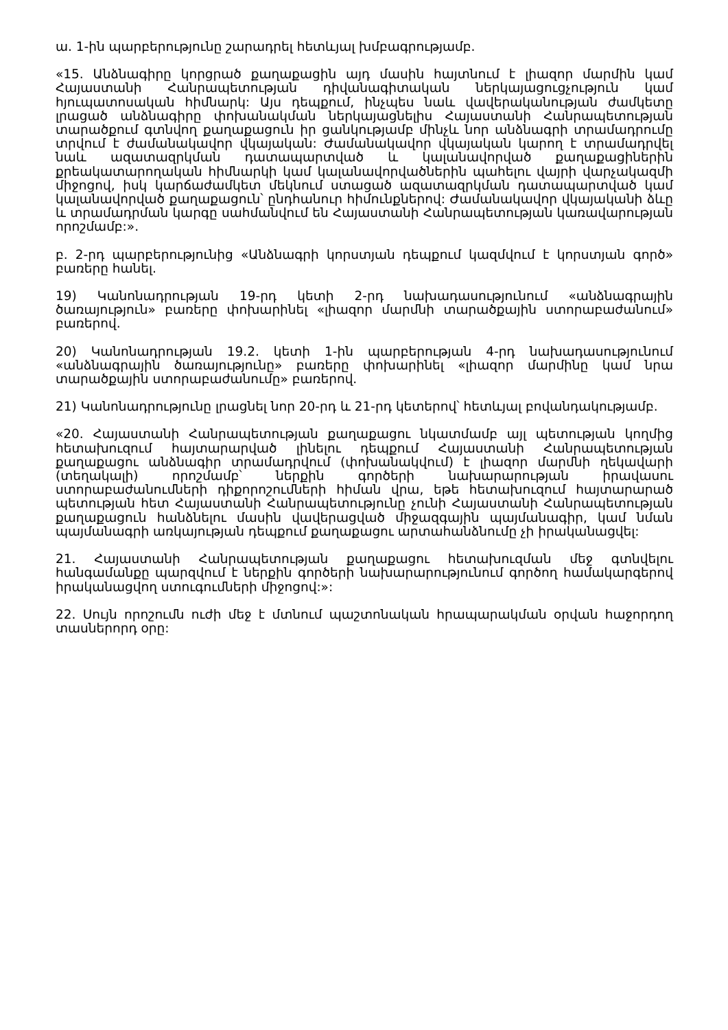ա. 1-ին պարբերությունը շարադրել հետևյալ խմբագրությամբ.
«15. Անձնագիրը կորցրած քաղաքացին այդ մասին հայտնում է լիազոր մարմին կամ Հայաստանի Հանրապետության դիվանագիտական ներկայացուցչություն կամ հյուպատոսական հիմնարկ: Այս դեպքում, ինչպես նաև վավերականության ժամկետը լրացած անձնագիրը փոխանակման ներկայացնելիս Հայաստանի Հանրապետության տարածքում գտնվող քաղաքացուն իր ցանկությամբ մինչև նոր անձնագրի տրամադրումը տրվում է ժամանակավոր վկայական: Ժամանակավոր վկայական կարող է տրամադրվել նաև ազատազրկման դատապարտված և կալանավորված քաղաքացիներին քրեակատարողական հիմնարկի կամ կալանավորվածներին պահելու վայրի վարչակազմի միջոցով, իսկ կարճաժամկետ մեկնում ստացած ազատազրկման դատապարտված կամ կալանավորված քաղաքացուն՝ ընդհանուր հիմունքներով: Ժամանակավոր վկայականի ձևը և տրամադրման կարգը սահմանվում են Հայաստանի Հանրապետության կառավարության որոշմամբ:».
բ. 2-րդ պարբերությունից «Անձնագրի կորստյան դեպքում կազմվում է կորստյան գործ» բառերը հանել.
19) Կանոնադրության 19-րդ կետի 2-րդ նախադասությունում «անձնագրային ծառայություն» բառերը փոխարինել «լիազոր մարմնի տարածքային ստորաբաժանում» բառերով.
20) Կանոնադրության 19.2. կետի 1-ին պարբերության 4-րդ նախադասությունում «անձնագրային ծառայությունը» բառերը փոխարինել «լիազոր մարմինը կամ նրա տարածքային ստորաբաժանումը» բառերով.
21) Կանոնադրությունը լրացնել նոր 20-րդ և 21-րդ կետերով՝ հետևյալ բովանդակությամբ.
«20. Հայաստանի Հանրապետության քաղաքացու նկատմամբ այլ պետության կողմից հետախուզում հայտարարված լինելու դեպքում Հայաստանի Հանրապետության քաղաքացու անձնագիր տրամադրվում (փոխանակվում) է լիազոր մարմնի ղեկավարի (տեղակալի) որոշմամբ՝ ներքին գործերի նախարարության իրավասու ստորաբաժանումների դիքորոշումների հիման վրա, եթե հետախուզում հայտարարած պետության հետ Հայաստանի Հանրապետությունը չունի Հայաստանի Հանրապետության քաղաքացուն հանձնելու մասին վավերացված միջազգային պայմանագիր, կամ նման պայմանագրի առկայության դեպքում քաղաքացու արտահանձնումը չի իրականացվել:
21. Հայաստանի Հանրապետության քաղաքացու հետախուզման մեջ գտնվելու հանգամանքը պարզվում է ներքին գործերի նախարարությունում գործող համակարգերով իրականացվող ստուգումների միջոցով:»:
22. Սույն որոշումն ուժի մեջ է մտնում պաշտոնական հրապարակման օրվան հաջորդող տասներորդ օրը: